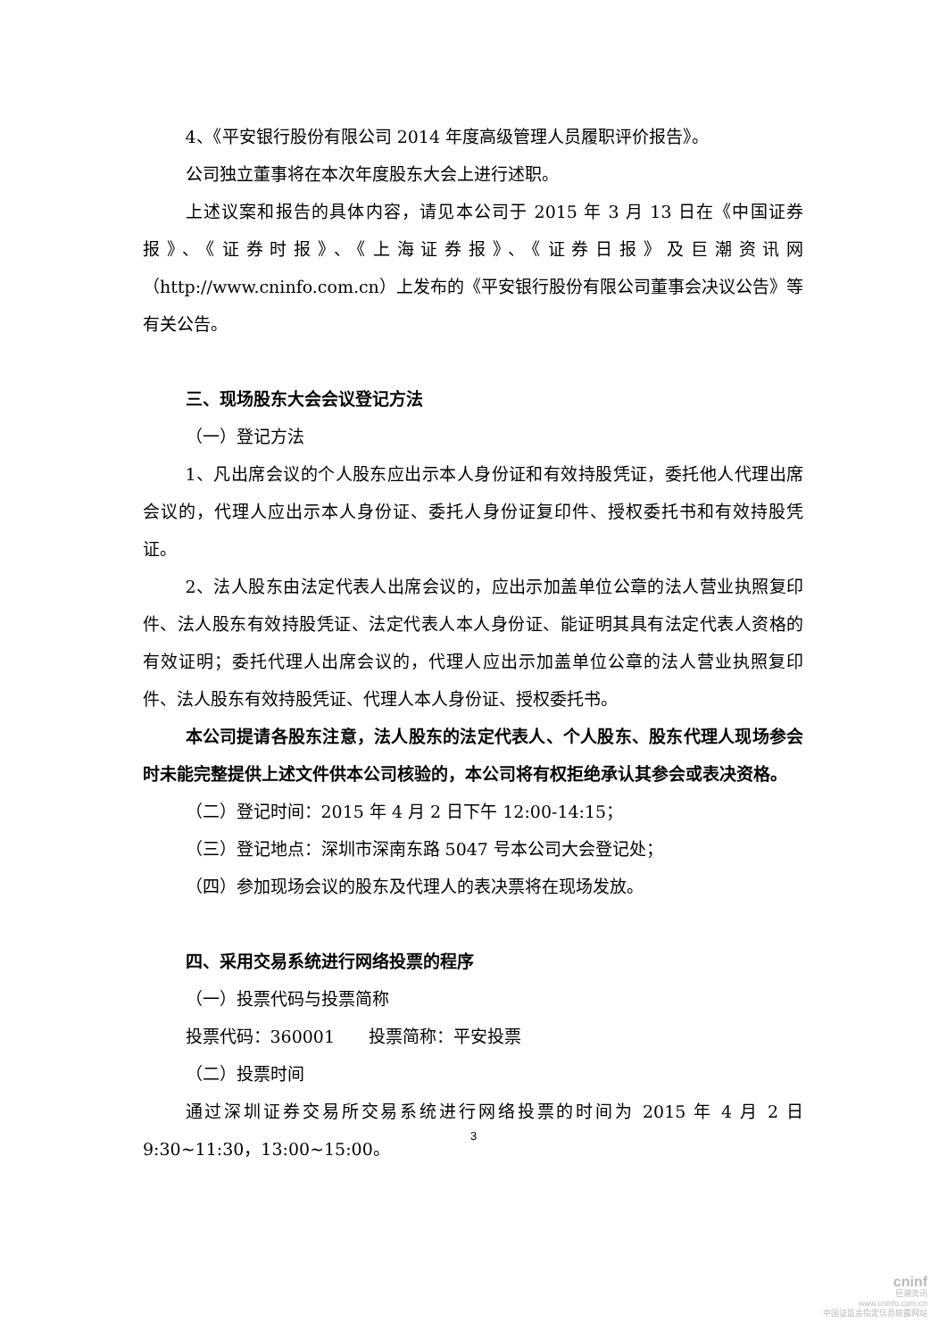4、《平安银行股份有限公司 2014 年度高级管理人员履职评价报告》。
公司独立董事将在本次年度股东大会上进行述职。
上述议案和报告的具体内容，请见本公司于 2015 年 3 月 13 日在《中国证券报》、《证券时报》、《上海证券报》、《证券日报》及巨潮资讯网（http://www.cninfo.com.cn）上发布的《平安银行股份有限公司董事会决议公告》等有关公告。
三、现场股东大会会议登记方法
（一）登记方法
1、凡出席会议的个人股东应出示本人身份证和有效持股凭证，委托他人代理出席会议的，代理人应出示本人身份证、委托人身份证复印件、授权委托书和有效持股凭证。
2、法人股东由法定代表人出席会议的，应出示加盖单位公章的法人营业执照复印件、法人股东有效持股凭证、法定代表人本人身份证、能证明其具有法定代表人资格的有效证明；委托代理人出席会议的，代理人应出示加盖单位公章的法人营业执照复印件、法人股东有效持股凭证、代理人本人身份证、授权委托书。
本公司提请各股东注意，法人股东的法定代表人、个人股东、股东代理人现场参会时未能完整提供上述文件供本公司核验的，本公司将有权拒绝承认其参会或表决资格。
（二）登记时间：2015 年 4 月 2 日下午 12:00-14:15；
（三）登记地点：深圳市深南东路 5047 号本公司大会登记处；
（四）参加现场会议的股东及代理人的表决票将在现场发放。
四、采用交易系统进行网络投票的程序
（一）投票代码与投票简称
投票代码：360001　　投票简称：平安投票
（二）投票时间
通过深圳证券交易所交易系统进行网络投票的时间为 2015 年 4 月 2 日 9:30~11:30，13:00~15:00。
3
cninf
巨潮资讯
www.cninfo.com.cn
中国证监会指定信息披露网站